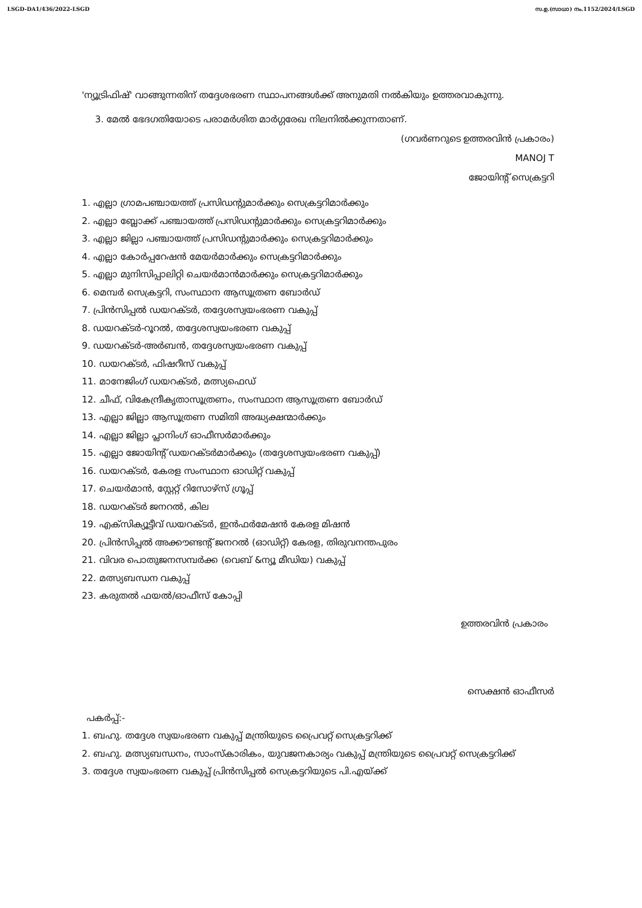LSGD-DA1/436/2022-LSGD സ.ഉ.(സാധാ) നം.1152/2024/LSGD
'ന്യൂട്രിഫിഷ്' വാങ്ങുന്നതിന് തദ്ദേശഭരണ സ്ഥാപനങ്ങൾക്ക് അനുമതി നൽകിയും ഉത്തരവാകുന്നു.
3. മേൽ ഭേദഗതിയോടെ പരാമർശിത മാർഗ്ഗരേഖ നിലനിൽക്കുന്നതാണ്.
(ഗവർണറുടെ ഉത്തരവിൻ പ്രകാരം)
MANOJ T
ജോയിന്റ് സെക്രട്ടറി
1. എല്ലാ ഗ്രാമപഞ്ചായത്ത് പ്രസിഡന്റുമാർക്കും സെക്രട്ടറിമാർക്കും
2. എല്ലാ ബ്ലോക്ക് പഞ്ചായത്ത് പ്രസിഡന്റുമാർക്കും സെക്രട്ടറിമാർക്കും
3. എല്ലാ ജില്ലാ പഞ്ചായത്ത് പ്രസിഡന്റുമാർക്കും സെക്രട്ടറിമാർക്കും
4. എല്ലാ കോർപ്പറേഷൻ മേയർമാർക്കും സെക്രട്ടറിമാർക്കും
5. എല്ലാ മുനിസിപ്പാലിറ്റി ചെയർമാൻമാർക്കും സെക്രട്ടറിമാർക്കും
6. മെമ്പർ സെക്രട്ടറി, സംസ്ഥാന ആസൂത്രണ ബോർഡ്
7. പ്രിൻസിപ്പൽ ഡയറക്ടർ, തദ്ദേശസ്വയംഭരണ വകുപ്പ്
8. ഡയറക്ടർ-റൂറൽ, തദ്ദേശസ്വയംഭരണ വകുപ്പ്
9. ഡയറക്ടർ-അർബൻ, തദ്ദേശസ്വയംഭരണ വകുപ്പ്
10. ഡയറക്ടർ, ഫിഷറീസ് വകുപ്പ്
11. മാനേജിംഗ് ഡയറക്ടർ, മത്സ്യഫെഡ്
12. ചീഫ്, വികേന്ദ്രീകൃതാസൂത്രണം, സംസ്ഥാന ആസൂത്രണ ബോർഡ്
13. എല്ലാ ജില്ലാ ആസൂത്രണ സമിതി അദ്ധ്യക്ഷന്മാർക്കും
14. എല്ലാ ജില്ലാ പ്ലാനിംഗ് ഓഫീസർമാർക്കും
15. എല്ലാ ജോയിന്റ് ഡയറക്ടർമാർക്കും (തദ്ദേശസ്വയംഭരണ വകുപ്പ്)
16. ഡയറക്ടർ, കേരള സംസ്ഥാന ഓഡിറ്റ് വകുപ്പ്
17. ചെയർമാൻ, സ്റ്റേറ്റ് റിസോഴ്സ് ഗ്രൂപ്പ്
18. ഡയറക്ടർ ജനറൽ, കില
19. എക്സിക്യൂട്ടീവ് ഡയറക്ടർ, ഇൻഫർമേഷൻ കേരള മിഷൻ
20. പ്രിൻസിപ്പൽ അക്കൗണ്ടന്റ് ജനറൽ (ഓഡിറ്റ്) കേരള, തിരുവനന്തപുരം
21. വിവര പൊതുജനസമ്പർക്ക (വെബ് &ന്യൂ മീഡിയ) വകുപ്പ്
22. മത്സ്യബന്ധന വകുപ്പ്
23. കരുതൽ ഫയൽ/ഓഫീസ് കോപ്പി
ഉത്തരവിൻ പ്രകാരം
സെക്ഷൻ ഓഫീസർ
പകർപ്പ്:-
1. ബഹു. തദ്ദേശ സ്വയംഭരണ വകുപ്പ് മന്ത്രിയുടെ പ്രൈവറ്റ് സെക്രട്ടറിക്ക്
2. ബഹു. മത്സ്യബന്ധനം, സാംസ്കാരികം, യുവജനകാര്യം വകുപ്പ് മന്ത്രിയുടെ പ്രൈവറ്റ് സെക്രട്ടറിക്ക്
3. തദ്ദേശ സ്വയംഭരണ വകുപ്പ് പ്രിൻസിപ്പൽ സെക്രട്ടറിയുടെ പി.എയ്ക്ക്